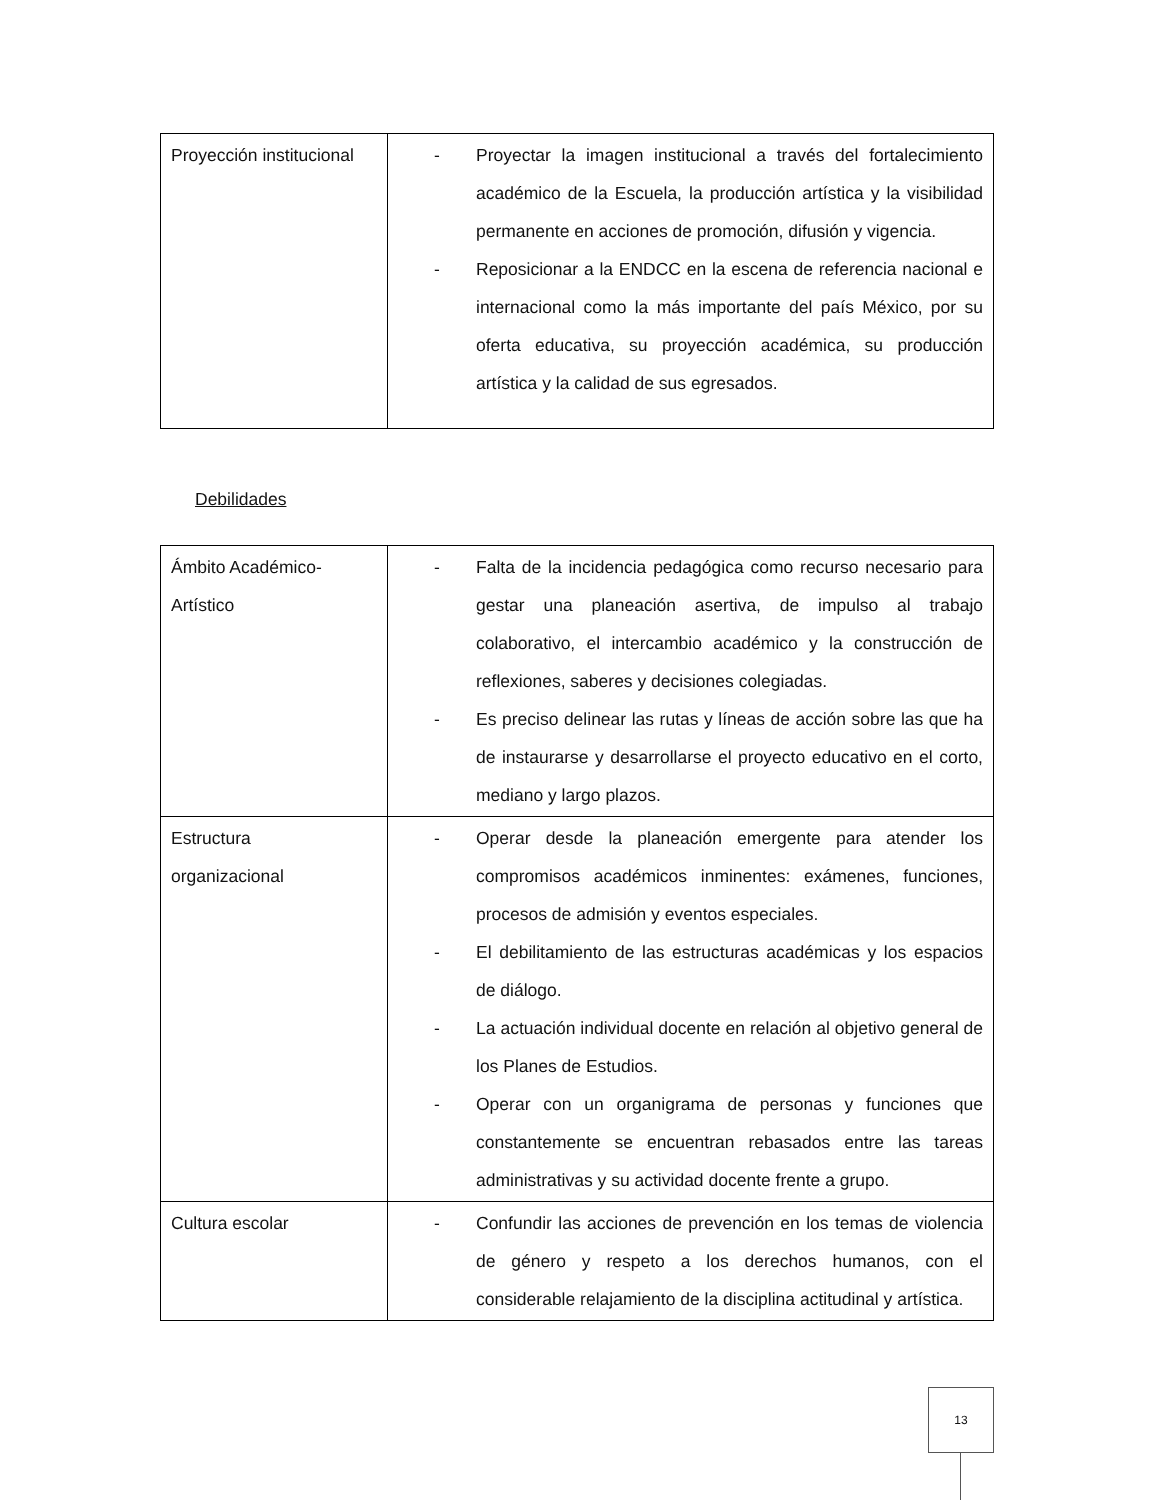| Proyección institucional | - Proyectar la imagen institucional a través del fortalecimiento académico de la Escuela, la producción artística y la visibilidad permanente en acciones de promoción, difusión y vigencia. - Reposicionar a la ENDCC en la escena de referencia nacional e internacional como la más importante del país México, por su oferta educativa, su proyección académica, su producción artística y la calidad de sus egresados. |
Debilidades
| Ámbito Académico- Artístico | - Falta de la incidencia pedagógica como recurso necesario para gestar una planeación asertiva, de impulso al trabajo colaborativo, el intercambio académico y la construcción de reflexiones, saberes y decisiones colegiadas. - Es preciso delinear las rutas y líneas de acción sobre las que ha de instaurarse y desarrollarse el proyecto educativo en el corto, mediano y largo plazos. |
| Estructura organizacional | - Operar desde la planeación emergente para atender los compromisos académicos inminentes: exámenes, funciones, procesos de admisión y eventos especiales. - El debilitamiento de las estructuras académicas y los espacios de diálogo. - La actuación individual docente en relación al objetivo general de los Planes de Estudios. - Operar con un organigrama de personas y funciones que constantemente se encuentran rebasados entre las tareas administrativas y su actividad docente frente a grupo. |
| Cultura escolar | - Confundir las acciones de prevención en los temas de violencia de género y respeto a los derechos humanos, con el considerable relajamiento de la disciplina actitudinal y artística. |
13